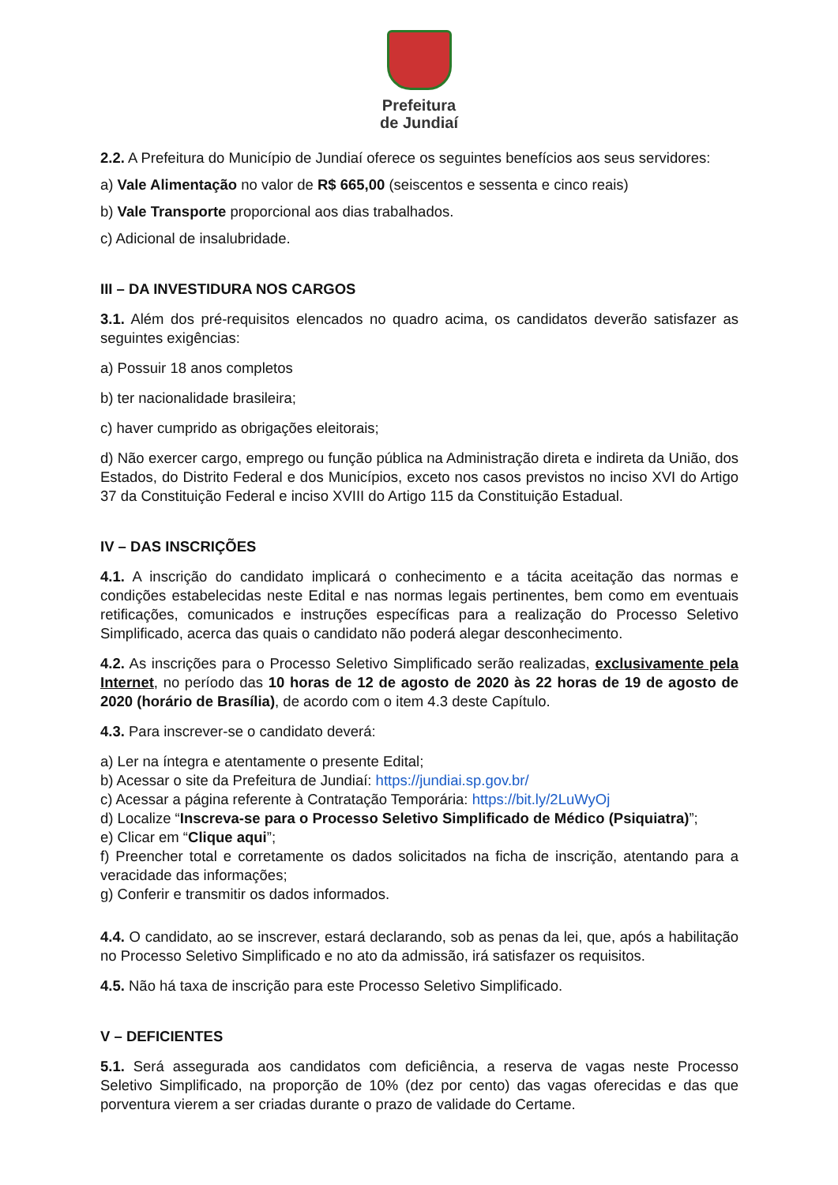Prefeitura
de Jundiaí
2.2. A Prefeitura do Município de Jundiaí oferece os seguintes benefícios aos seus servidores:
a) Vale Alimentação no valor de R$ 665,00 (seiscentos e sessenta e cinco reais)
b) Vale Transporte proporcional aos dias trabalhados.
c) Adicional de insalubridade.
III – DA INVESTIDURA NOS CARGOS
3.1. Além dos pré-requisitos elencados no quadro acima, os candidatos deverão satisfazer as seguintes exigências:
a) Possuir 18 anos completos
b) ter nacionalidade brasileira;
c) haver cumprido as obrigações eleitorais;
d) Não exercer cargo, emprego ou função pública na Administração direta e indireta da União, dos Estados, do Distrito Federal e dos Municípios, exceto nos casos previstos no inciso XVI do Artigo 37 da Constituição Federal e inciso XVIII do Artigo 115 da Constituição Estadual.
IV – DAS INSCRIÇÕES
4.1. A inscrição do candidato implicará o conhecimento e a tácita aceitação das normas e condições estabelecidas neste Edital e nas normas legais pertinentes, bem como em eventuais retificações, comunicados e instruções específicas para a realização do Processo Seletivo Simplificado, acerca das quais o candidato não poderá alegar desconhecimento.
4.2. As inscrições para o Processo Seletivo Simplificado serão realizadas, exclusivamente pela Internet, no período das 10 horas de 12 de agosto de 2020 às 22 horas de 19 de agosto de 2020 (horário de Brasília), de acordo com o item 4.3 deste Capítulo.
4.3. Para inscrever-se o candidato deverá:
a) Ler na íntegra e atentamente o presente Edital;
b) Acessar o site da Prefeitura de Jundiaí: https://jundiai.sp.gov.br/
c) Acessar a página referente à Contratação Temporária: https://bit.ly/2LuWyOj
d) Localize “Inscreva-se para o Processo Seletivo Simplificado de Médico (Psiquiatra)”;
e) Clicar em “Clique aqui”;
f) Preencher total e corretamente os dados solicitados na ficha de inscrição, atentando para a veracidade das informações;
g) Conferir e transmitir os dados informados.
4.4. O candidato, ao se inscrever, estará declarando, sob as penas da lei, que, após a habilitação no Processo Seletivo Simplificado e no ato da admissão, irá satisfazer os requisitos.
4.5. Não há taxa de inscrição para este Processo Seletivo Simplificado.
V – DEFICIENTES
5.1. Será assegurada aos candidatos com deficiência, a reserva de vagas neste Processo Seletivo Simplificado, na proporção de 10% (dez por cento) das vagas oferecidas e das que porventura vierem a ser criadas durante o prazo de validade do Certame.